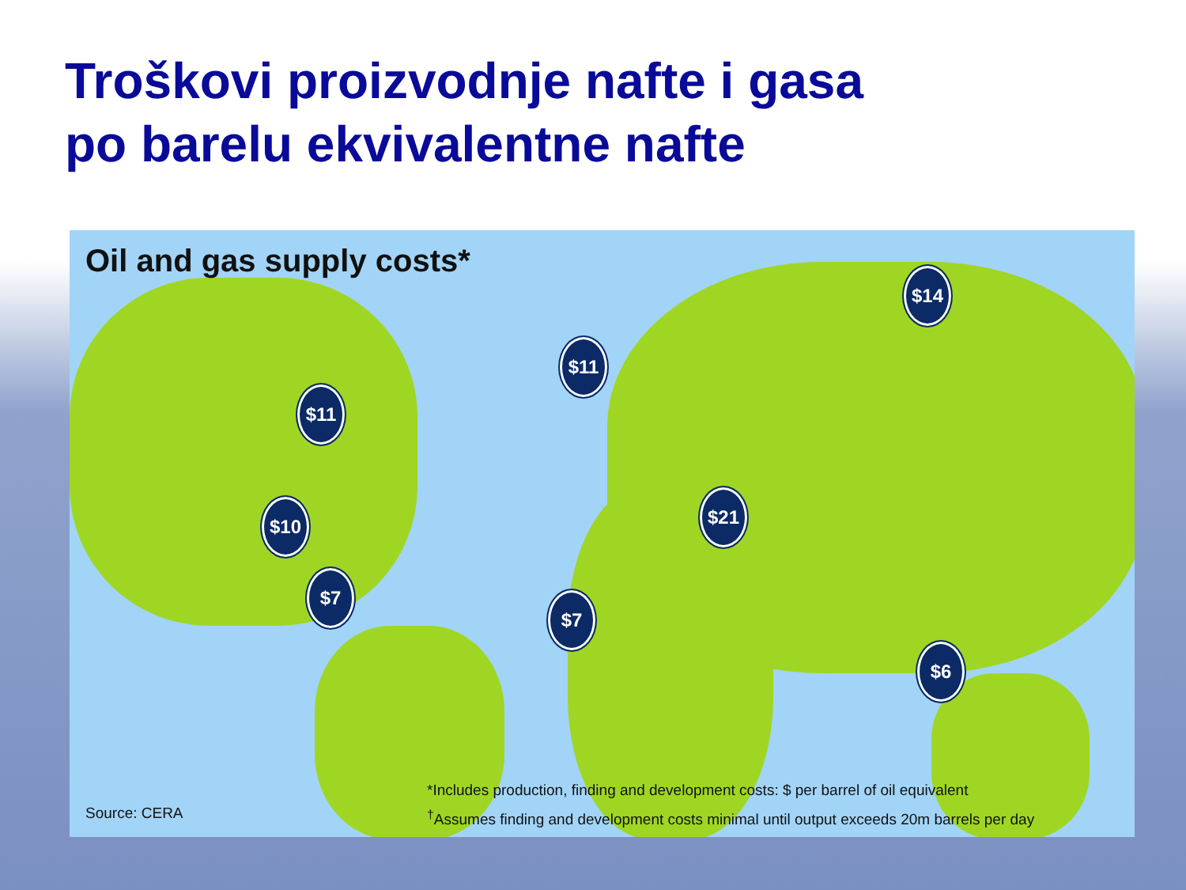Troškovi proizvodnje nafte i gasa po barelu ekvivalentne nafte
Oil and gas supply costs*
$14
$11
$11
$10
$7
$21
$7
$6
*Includes production, finding and development costs: $ per barrel of oil equivalent
<sup>†</sup> Assumes finding and development costs minimal until output exceeds 20m barrels per day
Source: CERA